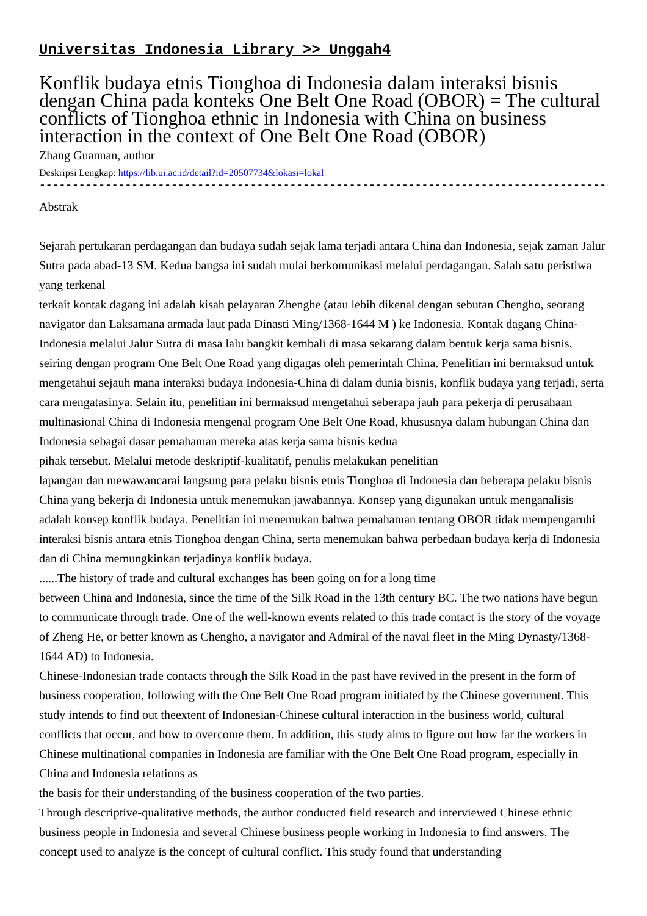Universitas Indonesia Library >> Unggah4
Konflik budaya etnis Tionghoa di Indonesia dalam interaksi bisnis dengan China pada konteks One Belt One Road (OBOR) = The cultural conflicts of Tionghoa ethnic in Indonesia with China on business interaction in the context of One Belt One Road (OBOR)
Zhang Guannan, author
Deskripsi Lengkap: https://lib.ui.ac.id/detail?id=20507734&lokasi=lokal
------------------------------------------------------------------------------------------
Abstrak
Sejarah pertukaran perdagangan dan budaya sudah sejak lama terjadi antara China dan Indonesia, sejak zaman Jalur Sutra pada abad-13 SM. Kedua bangsa ini sudah mulai berkomunikasi melalui perdagangan. Salah satu peristiwa yang terkenal
terkait kontak dagang ini adalah kisah pelayaran Zhenghe (atau lebih dikenal dengan sebutan Chengho, seorang navigator dan Laksamana armada laut pada Dinasti Ming/1368-1644 M ) ke Indonesia. Kontak dagang China-Indonesia melalui Jalur Sutra di masa lalu bangkit kembali di masa sekarang dalam bentuk kerja sama bisnis, seiring dengan program One Belt One Road yang digagas oleh pemerintah China. Penelitian ini bermaksud untuk mengetahui sejauh mana interaksi budaya Indonesia-China di dalam dunia bisnis, konflik budaya yang terjadi, serta cara mengatasinya. Selain itu, penelitian ini bermaksud mengetahui seberapa jauh para pekerja di perusahaan multinasional China di Indonesia mengenal program One Belt One Road, khususnya dalam hubungan China dan Indonesia sebagai dasar pemahaman mereka atas kerja sama bisnis kedua
pihak tersebut. Melalui metode deskriptif-kualitatif, penulis melakukan penelitian
lapangan dan mewawancarai langsung para pelaku bisnis etnis Tionghoa di Indonesia dan beberapa pelaku bisnis China yang bekerja di Indonesia untuk menemukan jawabannya. Konsep yang digunakan untuk menganalisis adalah konsep konflik budaya. Penelitian ini menemukan bahwa pemahaman tentang OBOR tidak mempengaruhi interaksi bisnis antara etnis Tionghoa dengan China, serta menemukan bahwa perbedaan budaya kerja di Indonesia dan di China memungkinkan terjadinya konflik budaya.
......The history of trade and cultural exchanges has been going on for a long time
between China and Indonesia, since the time of the Silk Road in the 13th century BC. The two nations have begun to communicate through trade. One of the well-known events related to this trade contact is the story of the voyage of Zheng He, or better known as Chengho, a navigator and Admiral of the naval fleet in the Ming Dynasty/1368-1644 AD) to Indonesia.
Chinese-Indonesian trade contacts through the Silk Road in the past have revived in the present in the form of business cooperation, following with the One Belt One Road program initiated by the Chinese government. This study intends to find out theextent of Indonesian-Chinese cultural interaction in the business world, cultural conflicts that occur, and how to overcome them. In addition, this study aims to figure out how far the workers in Chinese multinational companies in Indonesia are familiar with the One Belt One Road program, especially in China and Indonesia relations as
the basis for their understanding of the business cooperation of the two parties.
Through descriptive-qualitative methods, the author conducted field research and interviewed Chinese ethnic business people in Indonesia and several Chinese business people working in Indonesia to find answers. The concept used to analyze is the concept of cultural conflict. This study found that understanding